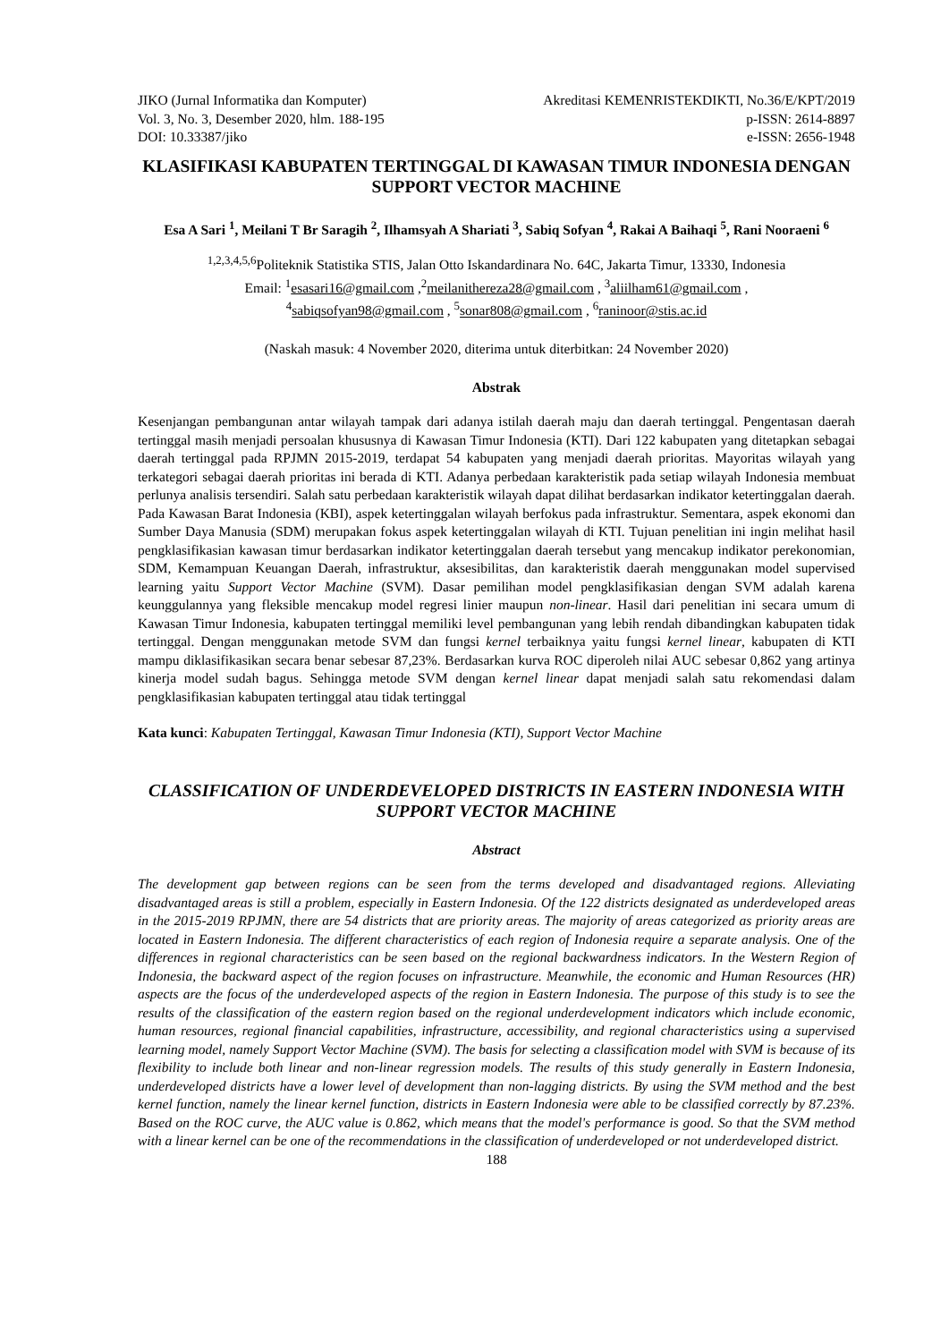JIKO (Jurnal Informatika dan Komputer)
Vol. 3, No. 3, Desember 2020, hlm. 188-195
DOI: 10.33387/jiko
Akreditasi KEMENRISTEKDIKTI, No.36/E/KPT/2019
p-ISSN: 2614-8897
e-ISSN: 2656-1948
KLASIFIKASI KABUPATEN TERTINGGAL DI KAWASAN TIMUR INDONESIA DENGAN SUPPORT VECTOR MACHINE
Esa A Sari <sup>1</sup>, Meilani T Br Saragih <sup>2</sup>, Ilhamsyah A Shariati <sup>3</sup>, Sabiq Sofyan <sup>4</sup>, Rakai A Baihaqi <sup>5</sup>, Rani Nooraeni <sup>6</sup>
<sup>1,2,3,4,5,6</sup>Politeknik Statistika STIS, Jalan Otto Iskandardinara No. 64C, Jakarta Timur, 13330, Indonesia
Email: <sup>1</sup>esasari16@gmail.com ,<sup>2</sup>meilanithereza28@gmail.com , <sup>3</sup>aliilham61@gmail.com ,
<sup>4</sup> sabiqsofyan98@gmail.com , <sup>5</sup>sonar808@gmail.com , <sup>6</sup>raninoor@stis.ac.id
(Naskah masuk: 4 November 2020, diterima untuk diterbitkan: 24 November 2020)
Abstrak
Kesenjangan pembangunan antar wilayah tampak dari adanya istilah daerah maju dan daerah tertinggal. Pengentasan daerah tertinggal masih menjadi persoalan khususnya di Kawasan Timur Indonesia (KTI). Dari 122 kabupaten yang ditetapkan sebagai daerah tertinggal pada RPJMN 2015-2019, terdapat 54 kabupaten yang menjadi daerah prioritas. Mayoritas wilayah yang terkategori sebagai daerah prioritas ini berada di KTI. Adanya perbedaan karakteristik pada setiap wilayah Indonesia membuat perlunya analisis tersendiri. Salah satu perbedaan karakteristik wilayah dapat dilihat berdasarkan indikator ketertinggalan daerah. Pada Kawasan Barat Indonesia (KBI), aspek ketertinggalan wilayah berfokus pada infrastruktur. Sementara, aspek ekonomi dan Sumber Daya Manusia (SDM) merupakan fokus aspek ketertinggalan wilayah di KTI. Tujuan penelitian ini ingin melihat hasil pengklasifikasian kawasan timur berdasarkan indikator ketertinggalan daerah tersebut yang mencakup indikator perekonomian, SDM, Kemampuan Keuangan Daerah, infrastruktur, aksesibilitas, dan karakteristik daerah menggunakan model supervised learning yaitu Support Vector Machine (SVM). Dasar pemilihan model pengklasifikasian dengan SVM adalah karena keunggulannya yang fleksible mencakup model regresi linier maupun non-linear. Hasil dari penelitian ini secara umum di Kawasan Timur Indonesia, kabupaten tertinggal memiliki level pembangunan yang lebih rendah dibandingkan kabupaten tidak tertinggal. Dengan menggunakan metode SVM dan fungsi kernel terbaiknya yaitu fungsi kernel linear, kabupaten di KTI mampu diklasifikasikan secara benar sebesar 87,23%. Berdasarkan kurva ROC diperoleh nilai AUC sebesar 0,862 yang artinya kinerja model sudah bagus. Sehingga metode SVM dengan kernel linear dapat menjadi salah satu rekomendasi dalam pengklasifikasian kabupaten tertinggal atau tidak tertinggal
Kata kunci: Kabupaten Tertinggal, Kawasan Timur Indonesia (KTI), Support Vector Machine
CLASSIFICATION OF UNDERDEVELOPED DISTRICTS IN EASTERN INDONESIA WITH SUPPORT VECTOR MACHINE
Abstract
The development gap between regions can be seen from the terms developed and disadvantaged regions. Alleviating disadvantaged areas is still a problem, especially in Eastern Indonesia. Of the 122 districts designated as underdeveloped areas in the 2015-2019 RPJMN, there are 54 districts that are priority areas. The majority of areas categorized as priority areas are located in Eastern Indonesia. The different characteristics of each region of Indonesia require a separate analysis. One of the differences in regional characteristics can be seen based on the regional backwardness indicators. In the Western Region of Indonesia, the backward aspect of the region focuses on infrastructure. Meanwhile, the economic and Human Resources (HR) aspects are the focus of the underdeveloped aspects of the region in Eastern Indonesia. The purpose of this study is to see the results of the classification of the eastern region based on the regional underdevelopment indicators which include economic, human resources, regional financial capabilities, infrastructure, accessibility, and regional characteristics using a supervised learning model, namely Support Vector Machine (SVM). The basis for selecting a classification model with SVM is because of its flexibility to include both linear and non-linear regression models. The results of this study generally in Eastern Indonesia, underdeveloped districts have a lower level of development than non-lagging districts. By using the SVM method and the best kernel function, namely the linear kernel function, districts in Eastern Indonesia were able to be classified correctly by 87.23%. Based on the ROC curve, the AUC value is 0.862, which means that the model's performance is good. So that the SVM method with a linear kernel can be one of the recommendations in the classification of underdeveloped or not underdeveloped district.
188